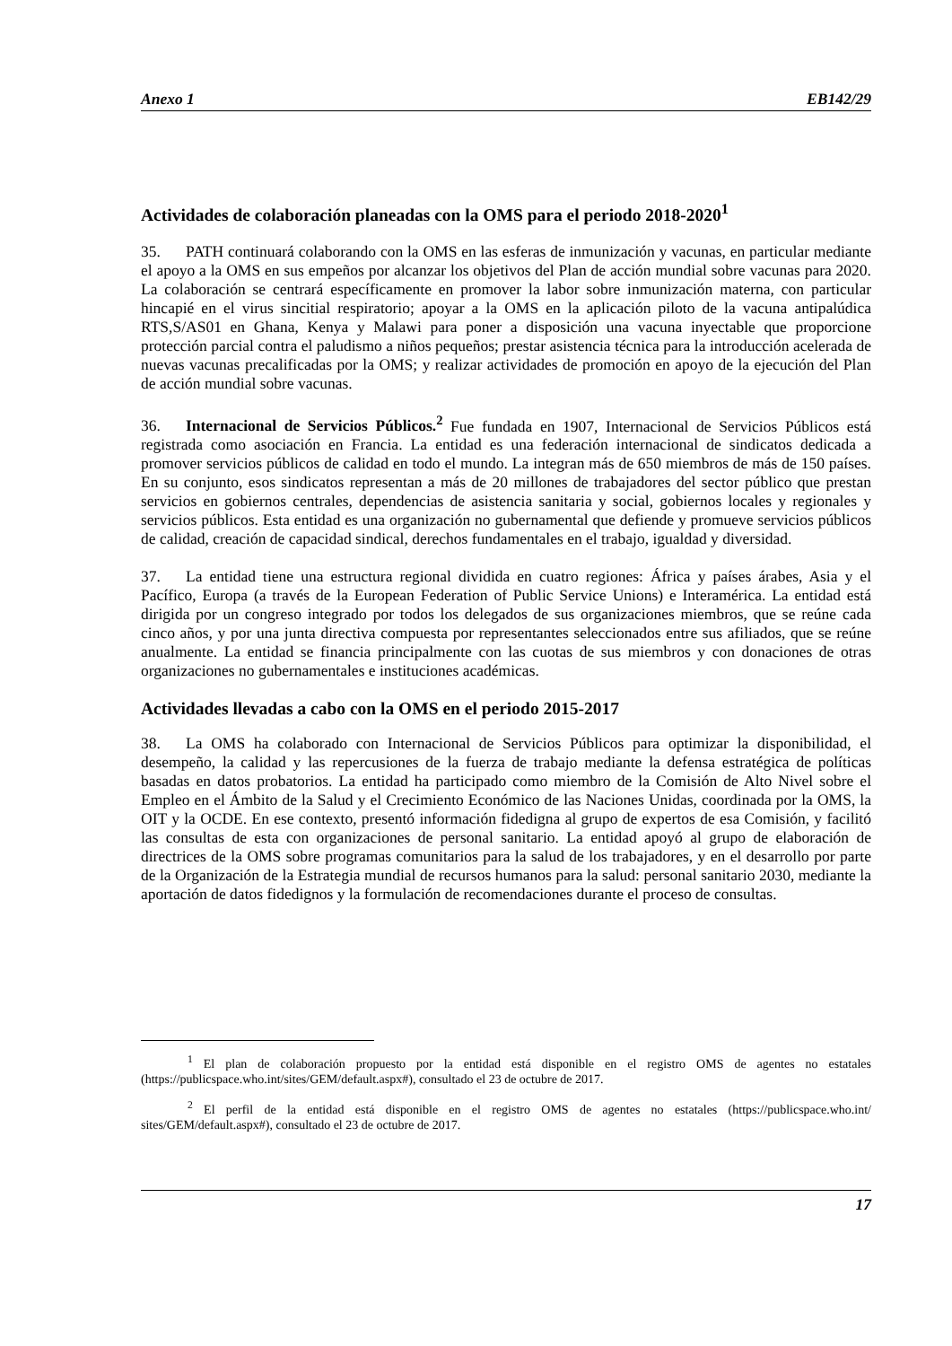Anexo 1 EB142/29
Actividades de colaboración planeadas con la OMS para el periodo 2018-2020<sup>1</sup>
35. PATH continuará colaborando con la OMS en las esferas de inmunización y vacunas, en particular mediante el apoyo a la OMS en sus empeños por alcanzar los objetivos del Plan de acción mundial sobre vacunas para 2020. La colaboración se centrará específicamente en promover la labor sobre inmunización materna, con particular hincapié en el virus sincitial respiratorio; apoyar a la OMS en la aplicación piloto de la vacuna antipalúdica RTS,S/AS01 en Ghana, Kenya y Malawi para poner a disposición una vacuna inyectable que proporcione protección parcial contra el paludismo a niños pequeños; prestar asistencia técnica para la introducción acelerada de nuevas vacunas precalificadas por la OMS; y realizar actividades de promoción en apoyo de la ejecución del Plan de acción mundial sobre vacunas.
36. Internacional de Servicios Públicos.<sup>2</sup> Fue fundada en 1907, Internacional de Servicios Públicos está registrada como asociación en Francia. La entidad es una federación internacional de sindicatos dedicada a promover servicios públicos de calidad en todo el mundo. La integran más de 650 miembros de más de 150 países. En su conjunto, esos sindicatos representan a más de 20 millones de trabajadores del sector público que prestan servicios en gobiernos centrales, dependencias de asistencia sanitaria y social, gobiernos locales y regionales y servicios públicos. Esta entidad es una organización no gubernamental que defiende y promueve servicios públicos de calidad, creación de capacidad sindical, derechos fundamentales en el trabajo, igualdad y diversidad.
37. La entidad tiene una estructura regional dividida en cuatro regiones: África y países árabes, Asia y el Pacífico, Europa (a través de la European Federation of Public Service Unions) e Interamérica. La entidad está dirigida por un congreso integrado por todos los delegados de sus organizaciones miembros, que se reúne cada cinco años, y por una junta directiva compuesta por representantes seleccionados entre sus afiliados, que se reúne anualmente. La entidad se financia principalmente con las cuotas de sus miembros y con donaciones de otras organizaciones no gubernamentales e instituciones académicas.
Actividades llevadas a cabo con la OMS en el periodo 2015-2017
38. La OMS ha colaborado con Internacional de Servicios Públicos para optimizar la disponibilidad, el desempeño, la calidad y las repercusiones de la fuerza de trabajo mediante la defensa estratégica de políticas basadas en datos probatorios. La entidad ha participado como miembro de la Comisión de Alto Nivel sobre el Empleo en el Ámbito de la Salud y el Crecimiento Económico de las Naciones Unidas, coordinada por la OMS, la OIT y la OCDE. En ese contexto, presentó información fidedigna al grupo de expertos de esa Comisión, y facilitó las consultas de esta con organizaciones de personal sanitario. La entidad apoyó al grupo de elaboración de directrices de la OMS sobre programas comunitarios para la salud de los trabajadores, y en el desarrollo por parte de la Organización de la Estrategia mundial de recursos humanos para la salud: personal sanitario 2030, mediante la aportación de datos fidedignos y la formulación de recomendaciones durante el proceso de consultas.
<sup>1</sup> El plan de colaboración propuesto por la entidad está disponible en el registro OMS de agentes no estatales (https://publicspace.who.int/sites/GEM/default.aspx#), consultado el 23 de octubre de 2017.
<sup>2</sup> El perfil de la entidad está disponible en el registro OMS de agentes no estatales (https://publicspace.who.int/ sites/GEM/default.aspx#), consultado el 23 de octubre de 2017.
17